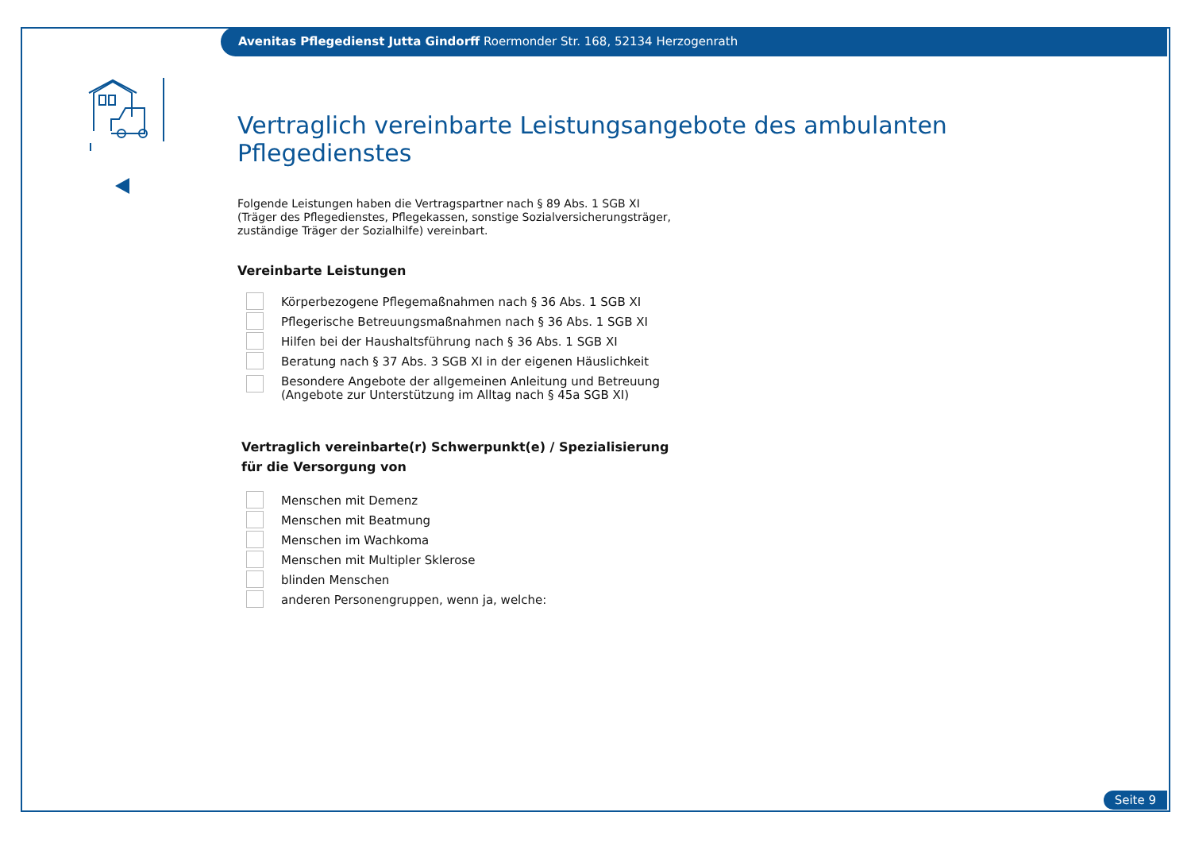Avenitas Pflegedienst Jutta Gindorff Roermonder Str. 168, 52134 Herzogenrath
Vertraglich vereinbarte Leistungsangebote des ambulanten Pflegedienstes
Folgende Leistungen haben die Vertragspartner nach § 89 Abs. 1 SGB XI
(Träger des Pflegedienstes, Pflegekassen, sonstige Sozialversicherungsträger,
zuständige Träger der Sozialhilfe) vereinbart.
Vereinbarte Leistungen
Körperbezogene Pflegemaßnahmen nach § 36 Abs. 1 SGB XI
Pflegerische Betreuungsmaßnahmen nach § 36 Abs. 1 SGB XI
Hilfen bei der Haushaltsführung nach § 36 Abs. 1 SGB XI
Beratung nach § 37 Abs. 3 SGB XI in der eigenen Häuslichkeit
Besondere Angebote der allgemeinen Anleitung und Betreuung
(Angebote zur Unterstützung im Alltag nach § 45a SGB XI)
Vertraglich vereinbarte(r) Schwerpunkt(e) / Spezialisierung
für die Versorgung von
Menschen mit Demenz
Menschen mit Beatmung
Menschen im Wachkoma
Menschen mit Multipler Sklerose
blinden Menschen
anderen Personengruppen, wenn ja, welche:
Seite 9